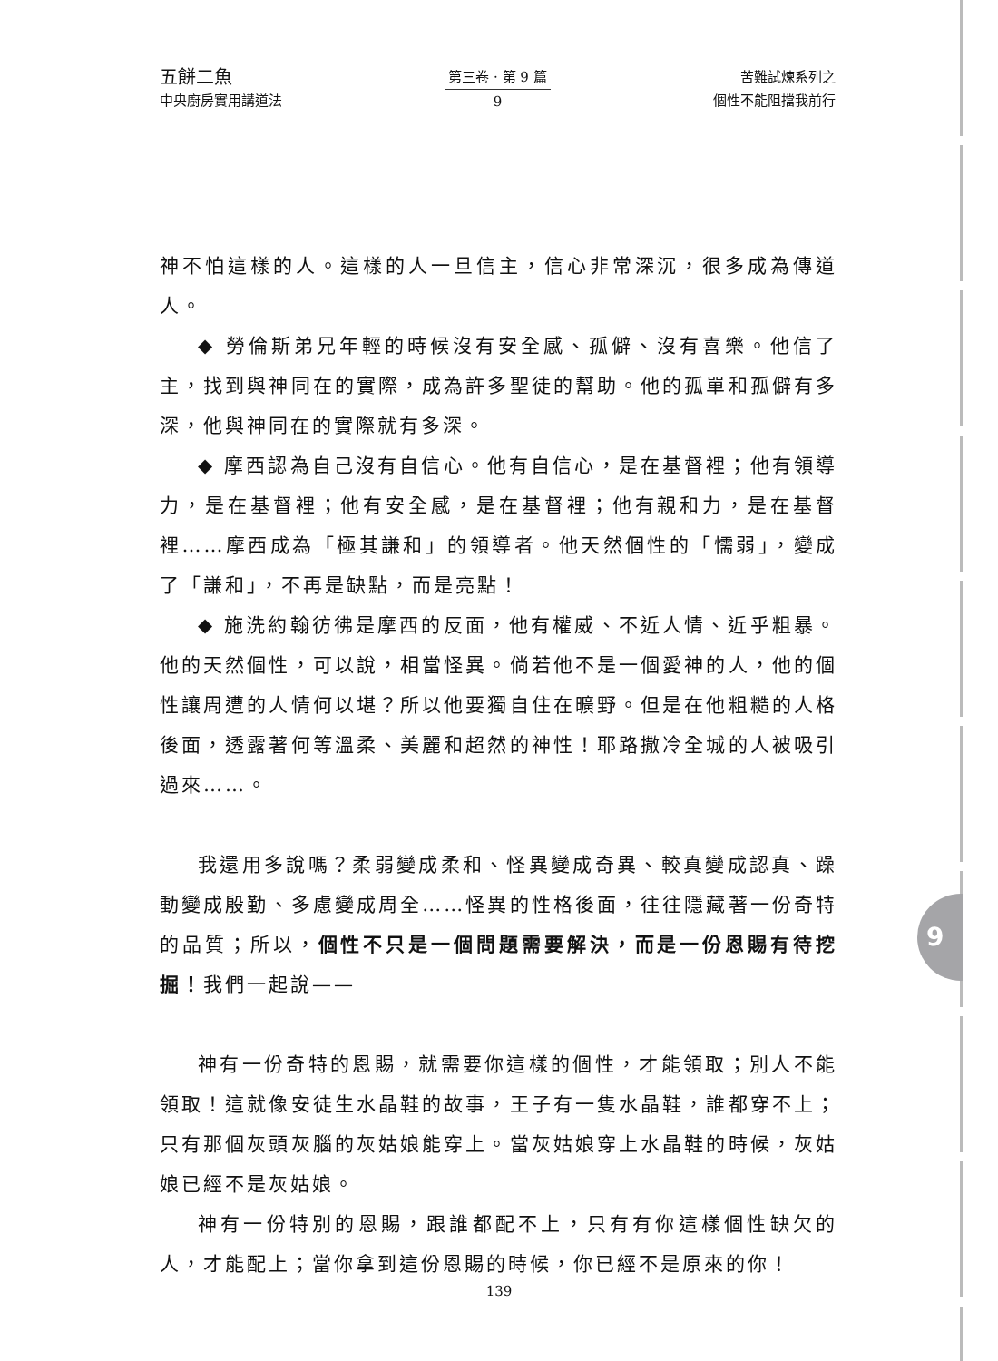五餅二魚
中央廚房實用講道法
第三卷 · 第 9 篇
9
苦難試煉系列之
個性不能阻擋我前行
神不怕這樣的人。這樣的人一旦信主，信心非常深沉，很多成為傳道人。
◆ 勞倫斯弟兄年輕的時候沒有安全感、孤僻、沒有喜樂。他信了主，找到與神同在的實際，成為許多聖徒的幫助。他的孤單和孤僻有多深，他與神同在的實際就有多深。
◆ 摩西認為自己沒有自信心。他有自信心，是在基督裡；他有領導力，是在基督裡；他有安全感，是在基督裡；他有親和力，是在基督裡……摩西成為「極其謙和」的領導者。他天然個性的「懦弱」，變成了「謙和」，不再是缺點，而是亮點！
◆ 施洗約翰彷彿是摩西的反面，他有權威、不近人情、近乎粗暴。他的天然個性，可以說，相當怪異。倘若他不是一個愛神的人，他的個性讓周遭的人情何以堪？所以他要獨自住在曠野。但是在他粗糙的人格後面，透露著何等溫柔、美麗和超然的神性！耶路撒冷全城的人被吸引過來……。
我還用多說嗎？柔弱變成柔和、怪異變成奇異、較真變成認真、躁動變成殷勤、多慮變成周全……怪異的性格後面，往往隱藏著一份奇特的品質；所以，個性不只是一個問題需要解決，而是一份恩賜有待挖掘！我們一起說——
神有一份奇特的恩賜，就需要你這樣的個性，才能領取；別人不能領取！這就像安徒生水晶鞋的故事，王子有一隻水晶鞋，誰都穿不上；只有那個灰頭灰腦的灰姑娘能穿上。當灰姑娘穿上水晶鞋的時候，灰姑娘已經不是灰姑娘。
神有一份特別的恩賜，跟誰都配不上，只有有你這樣個性缺欠的人，才能配上；當你拿到這份恩賜的時候，你已經不是原來的你！
9
139